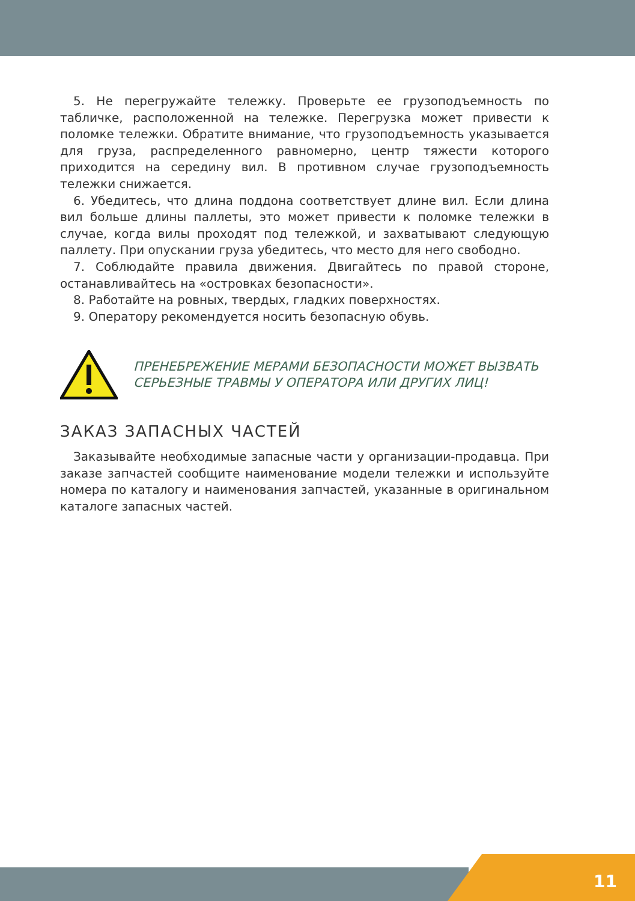5. Не перегружайте тележку. Проверьте ее грузоподъемность по табличке, расположенной на тележке. Перегрузка может привести к поломке тележки. Обратите внимание, что грузоподъемность указывается для груза, распределенного равномерно, центр тяжести которого приходится на середину вил. В противном случае грузоподъемность тележки снижается.
6. Убедитесь, что длина поддона соответствует длине вил. Если длина вил больше длины паллеты, это может привести к поломке тележки в случае, когда вилы проходят под тележкой, и захватывают следующую паллету. При опускании груза убедитесь, что место для него свободно.
7. Соблюдайте правила движения. Двигайтесь по правой стороне, останавливайтесь на «островках безопасности».
8. Работайте на ровных, твердых, гладких поверхностях.
9. Оператору рекомендуется носить безопасную обувь.
ПРЕНЕБРЕЖЕНИЕ МЕРАМИ БЕЗОПАСНОСТИ МОЖЕТ ВЫЗВАТЬ
СЕРЬЕЗНЫЕ ТРАВМЫ У ОПЕРАТОРА ИЛИ ДРУГИХ ЛИЦ!
ЗАКАЗ ЗАПАСНЫХ ЧАСТЕЙ
Заказывайте необходимые запасные части у организации-продавца. При заказе запчастей сообщите наименование модели тележки и используйте номера по каталогу и наименования запчастей, указанные в оригинальном каталоге запасных частей.
11